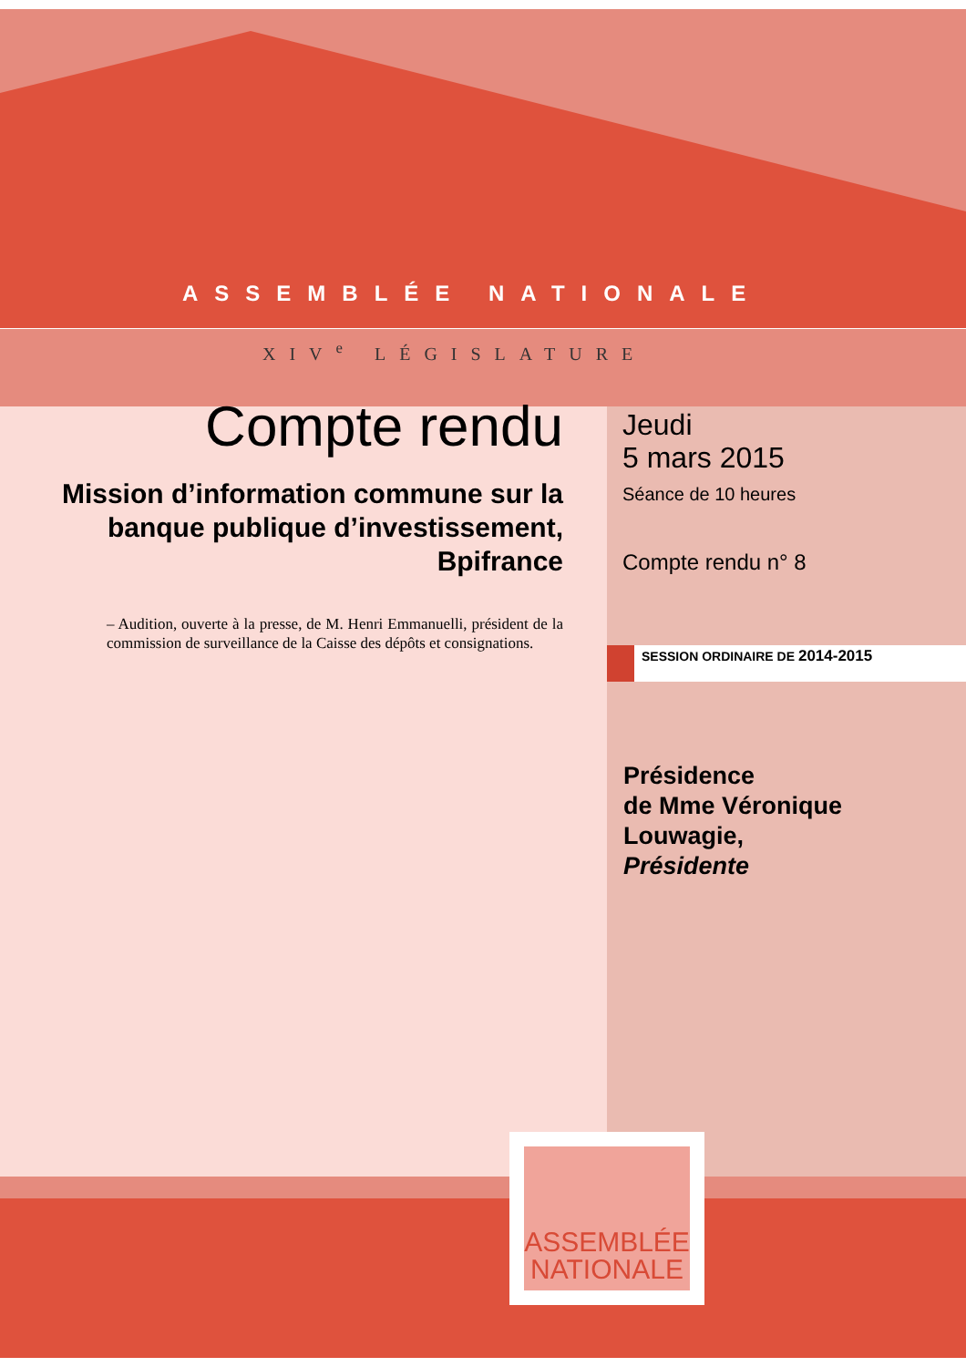ASSEMBLÉE NATIONALE
XIV<sup>e</sup> LÉGISLATURE
Compte rendu
Mission d’information commune sur la banque publique d’investissement, Bpifrance
– Audition, ouverte à la presse, de M. Henri Emmanuelli, président de la commission de surveillance de la Caisse des dépôts et consignations.
Jeudi
5 mars 2015
Séance de 10 heures
Compte rendu n° 8
SESSION ORDINAIRE DE 2014-2015
Présidence
de Mme Véronique
Louwagie,
Présidente
ASSEMBLÉE
NATIONALE